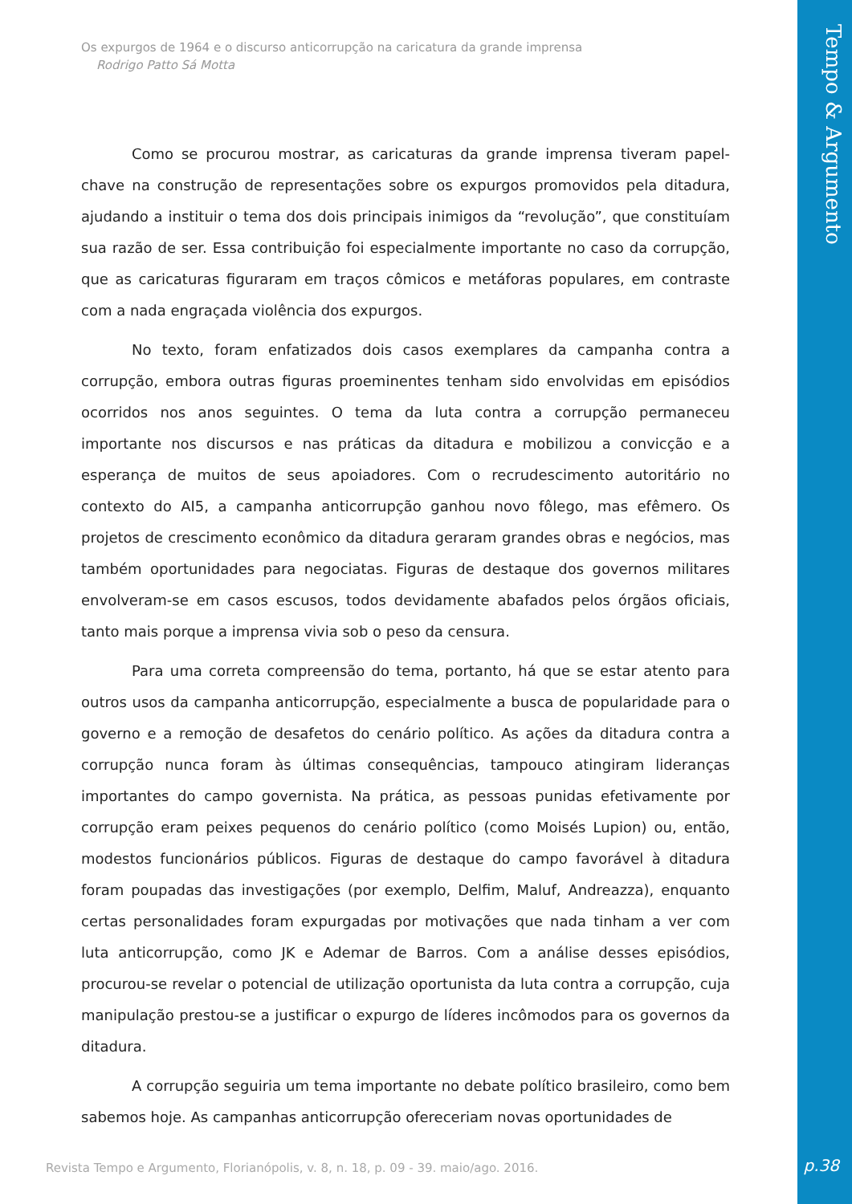Os expurgos de 1964 e o discurso anticorrupção na caricatura da grande imprensa
Rodrigo Patto Sá Motta
Tempo & Argumento
Como se procurou mostrar, as caricaturas da grande imprensa tiveram papel-chave na construção de representações sobre os expurgos promovidos pela ditadura, ajudando a instituir o tema dos dois principais inimigos da “revolução”, que constituíam sua razão de ser. Essa contribuição foi especialmente importante no caso da corrupção, que as caricaturas figuraram em traços cômicos e metáforas populares, em contraste com a nada engraçada violência dos expurgos.
No texto, foram enfatizados dois casos exemplares da campanha contra a corrupção, embora outras figuras proeminentes tenham sido envolvidas em episódios ocorridos nos anos seguintes. O tema da luta contra a corrupção permaneceu importante nos discursos e nas práticas da ditadura e mobilizou a convicção e a esperança de muitos de seus apoiadores. Com o recrudescimento autoritário no contexto do AI5, a campanha anticorrupção ganhou novo fôlego, mas efêmero. Os projetos de crescimento econômico da ditadura geraram grandes obras e negócios, mas também oportunidades para negociatas. Figuras de destaque dos governos militares envolveram-se em casos escusos, todos devidamente abafados pelos órgãos oficiais, tanto mais porque a imprensa vivia sob o peso da censura.
Para uma correta compreensão do tema, portanto, há que se estar atento para outros usos da campanha anticorrupção, especialmente a busca de popularidade para o governo e a remoção de desafetos do cenário político. As ações da ditadura contra a corrupção nunca foram às últimas consequências, tampouco atingiram lideranças importantes do campo governista. Na prática, as pessoas punidas efetivamente por corrupção eram peixes pequenos do cenário político (como Moisés Lupion) ou, então, modestos funcionários públicos. Figuras de destaque do campo favorável à ditadura foram poupadas das investigações (por exemplo, Delfim, Maluf, Andreazza), enquanto certas personalidades foram expurgadas por motivações que nada tinham a ver com luta anticorrupção, como JK e Ademar de Barros. Com a análise desses episódios, procurou-se revelar o potencial de utilização oportunista da luta contra a corrupção, cuja manipulação prestou-se a justificar o expurgo de líderes incômodos para os governos da ditadura.
A corrupção seguiria um tema importante no debate político brasileiro, como bem sabemos hoje. As campanhas anticorrupção ofereceriam novas oportunidades de
Revista Tempo e Argumento, Florianópolis, v. 8, n. 18, p. 09 - 39. maio/ago. 2016.
p.38